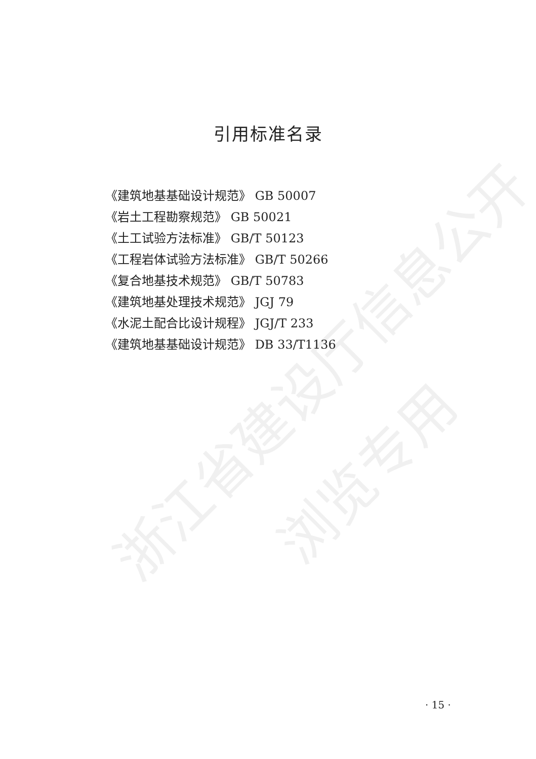浙江省建设厅信息公开
浏览专用
引用标准名录
《建筑地基基础设计规范》 GB 50007
《岩土工程勘察规范》 GB 50021
《土工试验方法标准》 GB/T 50123
《工程岩体试验方法标准》 GB/T 50266
《复合地基技术规范》 GB/T 50783
《建筑地基处理技术规范》 JGJ 79
《水泥土配合比设计规程》 JGJ/T 233
《建筑地基基础设计规范》 DB 33/T1136
· 15 ·